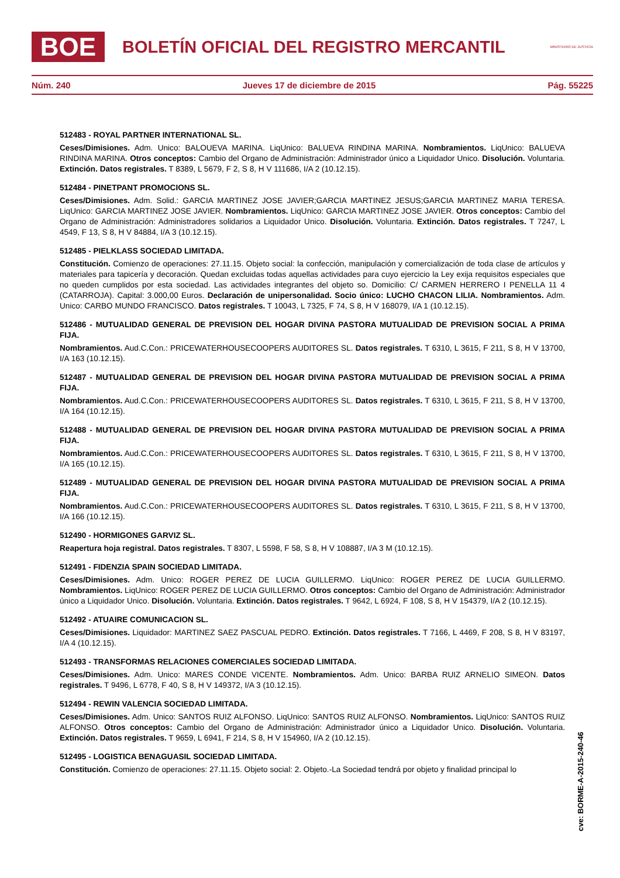BOE
BOLETÍN OFICIAL DEL REGISTRO MERCANTIL
MINISTERIO DE JUSTICIA
Núm. 240 Jueves 17 de diciembre de 2015 Pág. 55225
512483 - ROYAL PARTNER INTERNATIONAL SL.
Ceses/Dimisiones. Adm. Unico: BALOUEVA MARINA. LiqUnico: BALUEVA RINDINA MARINA. Nombramientos. LiqUnico: BALUEVA RINDINA MARINA. Otros conceptos: Cambio del Organo de Administración: Administrador único a Liquidador Unico. Disolución. Voluntaria. Extinción. Datos registrales. T 8389, L 5679, F 2, S 8, H V 111686, I/A 2 (10.12.15).
512484 - PINETPANT PROMOCIONS SL.
Ceses/Dimisiones. Adm. Solid.: GARCIA MARTINEZ JOSE JAVIER;GARCIA MARTINEZ JESUS;GARCIA MARTINEZ MARIA TERESA. LiqUnico: GARCIA MARTINEZ JOSE JAVIER. Nombramientos. LiqUnico: GARCIA MARTINEZ JOSE JAVIER. Otros conceptos: Cambio del Organo de Administración: Administradores solidarios a Liquidador Unico. Disolución. Voluntaria. Extinción. Datos registrales. T 7247, L 4549, F 13, S 8, H V 84884, I/A 3 (10.12.15).
512485 - PIELKLASS SOCIEDAD LIMITADA.
Constitución. Comienzo de operaciones: 27.11.15. Objeto social: la confección, manipulación y comercialización de toda clase de artículos y materiales para tapicería y decoración. Quedan excluidas todas aquellas actividades para cuyo ejercicio la Ley exija requisitos especiales que no queden cumplidos por esta sociedad. Las actividades integrantes del objeto so. Domicilio: C/ CARMEN HERRERO I PENELLA 11 4 (CATARROJA). Capital: 3.000,00 Euros. Declaración de unipersonalidad. Socio único: LUCHO CHACON LILIA. Nombramientos. Adm. Unico: CARBO MUNDO FRANCISCO. Datos registrales. T 10043, L 7325, F 74, S 8, H V 168079, I/A 1 (10.12.15).
512486 - MUTUALIDAD GENERAL DE PREVISION DEL HOGAR DIVINA PASTORA MUTUALIDAD DE PREVISION SOCIAL A PRIMA FIJA.
Nombramientos. Aud.C.Con.: PRICEWATERHOUSECOOPERS AUDITORES SL. Datos registrales. T 6310, L 3615, F 211, S 8, H V 13700, I/A 163 (10.12.15).
512487 - MUTUALIDAD GENERAL DE PREVISION DEL HOGAR DIVINA PASTORA MUTUALIDAD DE PREVISION SOCIAL A PRIMA FIJA.
Nombramientos. Aud.C.Con.: PRICEWATERHOUSECOOPERS AUDITORES SL. Datos registrales. T 6310, L 3615, F 211, S 8, H V 13700, I/A 164 (10.12.15).
512488 - MUTUALIDAD GENERAL DE PREVISION DEL HOGAR DIVINA PASTORA MUTUALIDAD DE PREVISION SOCIAL A PRIMA FIJA.
Nombramientos. Aud.C.Con.: PRICEWATERHOUSECOOPERS AUDITORES SL. Datos registrales. T 6310, L 3615, F 211, S 8, H V 13700, I/A 165 (10.12.15).
512489 - MUTUALIDAD GENERAL DE PREVISION DEL HOGAR DIVINA PASTORA MUTUALIDAD DE PREVISION SOCIAL A PRIMA FIJA.
Nombramientos. Aud.C.Con.: PRICEWATERHOUSECOOPERS AUDITORES SL. Datos registrales. T 6310, L 3615, F 211, S 8, H V 13700, I/A 166 (10.12.15).
512490 - HORMIGONES GARVIZ SL.
Reapertura hoja registral. Datos registrales. T 8307, L 5598, F 58, S 8, H V 108887, I/A 3 M (10.12.15).
512491 - FIDENZIA SPAIN SOCIEDAD LIMITADA.
Ceses/Dimisiones. Adm. Unico: ROGER PEREZ DE LUCIA GUILLERMO. LiqUnico: ROGER PEREZ DE LUCIA GUILLERMO. Nombramientos. LiqUnico: ROGER PEREZ DE LUCIA GUILLERMO. Otros conceptos: Cambio del Organo de Administración: Administrador único a Liquidador Unico. Disolución. Voluntaria. Extinción. Datos registrales. T 9642, L 6924, F 108, S 8, H V 154379, I/A 2 (10.12.15).
512492 - ATUAIRE COMUNICACION SL.
Ceses/Dimisiones. Liquidador: MARTINEZ SAEZ PASCUAL PEDRO. Extinción. Datos registrales. T 7166, L 4469, F 208, S 8, H V 83197, I/A 4 (10.12.15).
512493 - TRANSFORMAS RELACIONES COMERCIALES SOCIEDAD LIMITADA.
Ceses/Dimisiones. Adm. Unico: MARES CONDE VICENTE. Nombramientos. Adm. Unico: BARBA RUIZ ARNELIO SIMEON. Datos registrales. T 9496, L 6778, F 40, S 8, H V 149372, I/A 3 (10.12.15).
512494 - REWIN VALENCIA SOCIEDAD LIMITADA.
Ceses/Dimisiones. Adm. Unico: SANTOS RUIZ ALFONSO. LiqUnico: SANTOS RUIZ ALFONSO. Nombramientos. LiqUnico: SANTOS RUIZ ALFONSO. Otros conceptos: Cambio del Organo de Administración: Administrador único a Liquidador Unico. Disolución. Voluntaria. Extinción. Datos registrales. T 9659, L 6941, F 214, S 8, H V 154960, I/A 2 (10.12.15).
512495 - LOGISTICA BENAGUASIL SOCIEDAD LIMITADA.
Constitución. Comienzo de operaciones: 27.11.15. Objeto social: 2. Objeto.-La Sociedad tendrá por objeto y finalidad principal lo
cve: BORME-A-2015-240-46